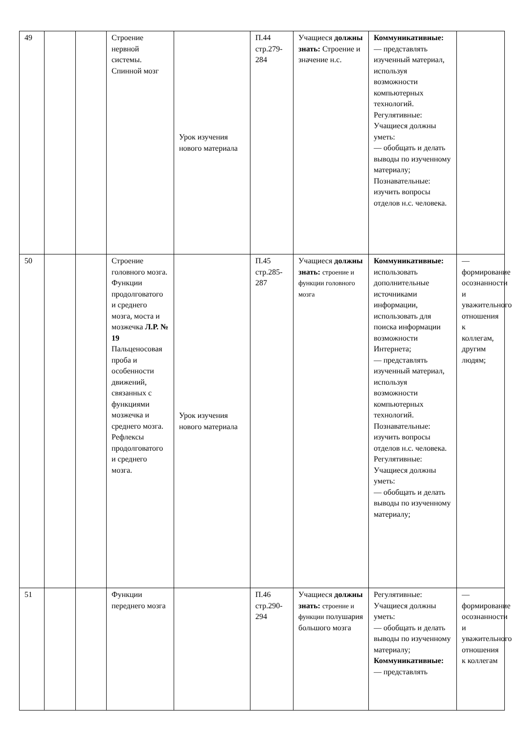| 49 | | | Строение нервной системы. Спинной мозг | Урок изучения нового материала | П.44 стр.279-284 | Учащиеся должны знать: Строение и значение н.с. | Коммуникативные: — представлять изученный материал, используя возможности компьютерных технологий. Регулятивные: Учащиеся должны уметь: — обобщать и делать выводы по изученному материалу; Познавательные: изучить вопросы отделов н.с. человека. | |
| 50 | | | Строение головного мозга. Функции продолговатого и среднего мозга, моста и мозжечка Л.Р. № 19 Пальценосовая проба и особенности движений, связанных с функциями мозжечка и среднего мозга. Рефлексы продолговатого и среднего мозга. | Урок изучения нового материала | П.45 стр.285-287 | Учащиеся должны знать: строение и функции головного мозга | Коммуникативные: использовать дополнительные источниками информации, использовать для поиска информации возможности Интернета; — представлять изученный материал, используя возможности компьютерных технологий. Познавательные: изучить вопросы отделов н.с. человека. Регулятивные: Учащиеся должны уметь: — обобщать и делать выводы по изученному материалу; | — формирование осознанности и уважительного отношения к коллегам, другим людям; |
| 51 | | | Функции переднего мозга | | П.46 стр.290-294 | Учащиеся должны знать: строение и функции полушария большого мозга | Регулятивные: Учащиеся должны уметь: — обобщать и делать выводы по изученному материалу; Коммуникативные: — представлять | — формирование осознанности и уважительного отношения к коллегам |